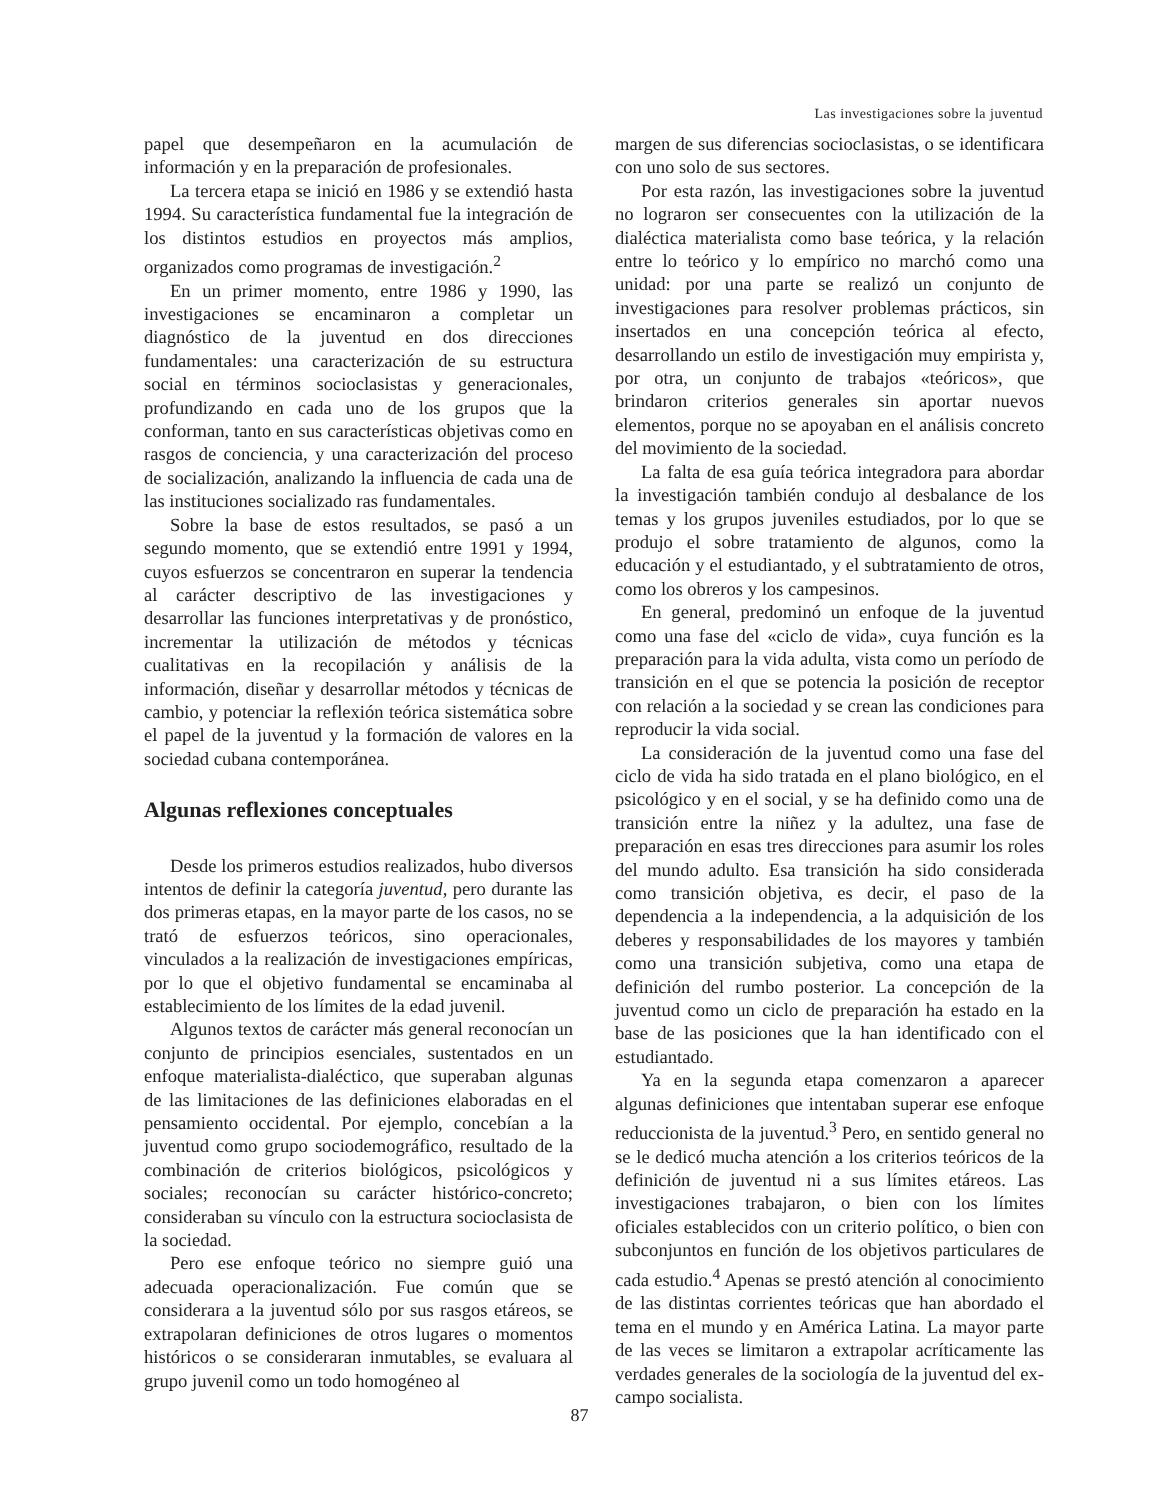Las investigaciones sobre la juventud
papel que desempeñaron en la acumulación de información y en la preparación de profesionales.
La tercera etapa se inició en 1986 y se extendió hasta 1994. Su característica fundamental fue la integración de los distintos estudios en proyectos más amplios, organizados como programas de investigación.<sup>2</sup>
En un primer momento, entre 1986 y 1990, las investigaciones se encaminaron a completar un diagnóstico de la juventud en dos direcciones fundamentales: una caracterización de su estructura social en términos socioclasistas y generacionales, profundizando en cada uno de los grupos que la conforman, tanto en sus características objetivas como en rasgos de conciencia, y una caracterización del proceso de socialización, analizando la influencia de cada una de las instituciones socializado ras fundamentales.
Sobre la base de estos resultados, se pasó a un segundo momento, que se extendió entre 1991 y 1994, cuyos esfuerzos se concentraron en superar la tendencia al carácter descriptivo de las investigaciones y desarrollar las funciones interpretativas y de pronóstico, incrementar la utilización de métodos y técnicas cualitativas en la recopilación y análisis de la información, diseñar y desarrollar métodos y técnicas de cambio, y potenciar la reflexión teórica sistemática sobre el papel de la juventud y la formación de valores en la sociedad cubana contemporánea.
Algunas reflexiones conceptuales
Desde los primeros estudios realizados, hubo diversos intentos de definir la categoría juventud, pero durante las dos primeras etapas, en la mayor parte de los casos, no se trató de esfuerzos teóricos, sino operacionales, vinculados a la realización de investigaciones empíricas, por lo que el objetivo fundamental se encaminaba al establecimiento de los límites de la edad juvenil.
Algunos textos de carácter más general reconocían un conjunto de principios esenciales, sustentados en un enfoque materialista-dialéctico, que superaban algunas de las limitaciones de las definiciones elaboradas en el pensamiento occidental. Por ejemplo, concebían a la juventud como grupo sociodemográfico, resultado de la combinación de criterios biológicos, psicológicos y sociales; reconocían su carácter histórico-concreto; consideraban su vínculo con la estructura socioclasista de la sociedad.
Pero ese enfoque teórico no siempre guió una adecuada operacionalización. Fue común que se considerara a la juventud sólo por sus rasgos etáreos, se extrapolaran definiciones de otros lugares o momentos históricos o se consideraran inmutables, se evaluara al grupo juvenil como un todo homogéneo al
margen de sus diferencias socioclasistas, o se identificara con uno solo de sus sectores.
Por esta razón, las investigaciones sobre la juventud no lograron ser consecuentes con la utilización de la dialéctica materialista como base teórica, y la relación entre lo teórico y lo empírico no marchó como una unidad: por una parte se realizó un conjunto de investigaciones para resolver problemas prácticos, sin insertados en una concepción teórica al efecto, desarrollando un estilo de investigación muy empirista y, por otra, un conjunto de trabajos «teóricos», que brindaron criterios generales sin aportar nuevos elementos, porque no se apoyaban en el análisis concreto del movimiento de la sociedad.
La falta de esa guía teórica integradora para abordar la investigación también condujo al desbalance de los temas y los grupos juveniles estudiados, por lo que se produjo el sobre tratamiento de algunos, como la educación y el estudiantado, y el subtratamiento de otros, como los obreros y los campesinos.
En general, predominó un enfoque de la juventud como una fase del «ciclo de vida», cuya función es la preparación para la vida adulta, vista como un período de transición en el que se potencia la posición de receptor con relación a la sociedad y se crean las condiciones para reproducir la vida social.
La consideración de la juventud como una fase del ciclo de vida ha sido tratada en el plano biológico, en el psicológico y en el social, y se ha definido como una de transición entre la niñez y la adultez, una fase de preparación en esas tres direcciones para asumir los roles del mundo adulto. Esa transición ha sido considerada como transición objetiva, es decir, el paso de la dependencia a la independencia, a la adquisición de los deberes y responsabilidades de los mayores y también como una transición subjetiva, como una etapa de definición del rumbo posterior. La concepción de la juventud como un ciclo de preparación ha estado en la base de las posiciones que la han identificado con el estudiantado.
Ya en la segunda etapa comenzaron a aparecer algunas definiciones que intentaban superar ese enfoque reduccionista de la juventud.<sup>3</sup> Pero, en sentido general no se le dedicó mucha atención a los criterios teóricos de la definición de juventud ni a sus límites etáreos. Las investigaciones trabajaron, o bien con los límites oficiales establecidos con un criterio político, o bien con subconjuntos en función de los objetivos particulares de cada estudio.<sup>4</sup> Apenas se prestó atención al conocimiento de las distintas corrientes teóricas que han abordado el tema en el mundo y en América Latina. La mayor parte de las veces se limitaron a extrapolar acríticamente las verdades generales de la sociología de la juventud del ex-campo socialista.
87